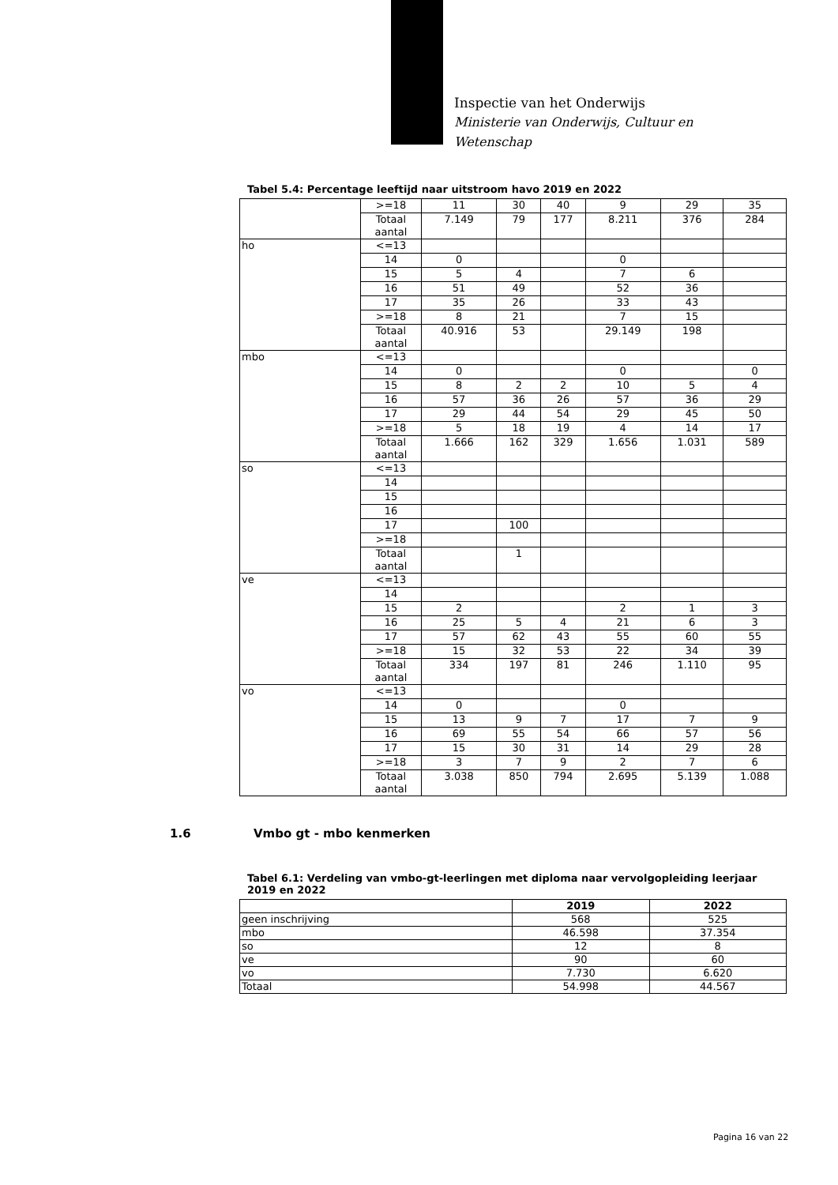Inspectie van het Onderwijs
Ministerie van Onderwijs, Cultuur en
Wetenschap
Tabel 5.4: Percentage leeftijd naar uitstroom havo 2019 en 2022
| | >=18 | 11 | 30 | 40 | 9 | 29 | 35 |
| | Totaal aantal | 7.149 | 79 | 177 | 8.211 | 376 | 284 |
| ho | <=13 | | | | | | |
| | 14 | 0 | | | 0 | | |
| | 15 | 5 | 4 | | 7 | 6 | |
| | 16 | 51 | 49 | | 52 | 36 | |
| | 17 | 35 | 26 | | 33 | 43 | |
| | >=18 | 8 | 21 | | 7 | 15 | |
| | Totaal aantal | 40.916 | 53 | | 29.149 | 198 | |
| mbo | <=13 | | | | | | |
| | 14 | 0 | | | 0 | | 0 |
| | 15 | 8 | 2 | 2 | 10 | 5 | 4 |
| | 16 | 57 | 36 | 26 | 57 | 36 | 29 |
| | 17 | 29 | 44 | 54 | 29 | 45 | 50 |
| | >=18 | 5 | 18 | 19 | 4 | 14 | 17 |
| | Totaal aantal | 1.666 | 162 | 329 | 1.656 | 1.031 | 589 |
| so | <=13 | | | | | | |
| | 14 | | | | | | |
| | 15 | | | | | | |
| | 16 | | | | | | |
| | 17 | | 100 | | | | |
| | >=18 | | | | | | |
| | Totaal aantal | | 1 | | | | |
| ve | <=13 | | | | | | |
| | 14 | | | | | | |
| | 15 | 2 | | | 2 | 1 | 3 |
| | 16 | 25 | 5 | 4 | 21 | 6 | 3 |
| | 17 | 57 | 62 | 43 | 55 | 60 | 55 |
| | >=18 | 15 | 32 | 53 | 22 | 34 | 39 |
| | Totaal aantal | 334 | 197 | 81 | 246 | 1.110 | 95 |
| vo | <=13 | | | | | | |
| | 14 | 0 | | | 0 | | |
| | 15 | 13 | 9 | 7 | 17 | 7 | 9 |
| | 16 | 69 | 55 | 54 | 66 | 57 | 56 |
| | 17 | 15 | 30 | 31 | 14 | 29 | 28 |
| | >=18 | 3 | 7 | 9 | 2 | 7 | 6 |
| | Totaal aantal | 3.038 | 850 | 794 | 2.695 | 5.139 | 1.088 |
1.6 Vmbo gt - mbo kenmerken
Tabel 6.1: Verdeling van vmbo-gt-leerlingen met diploma naar vervolgopleiding leerjaar 2019 en 2022
| | 2019 | 2022 |
| --- | --- | --- |
| geen inschrijving | 568 | 525 |
| mbo | 46.598 | 37.354 |
| so | 12 | 8 |
| ve | 90 | 60 |
| vo | 7.730 | 6.620 |
| Totaal | 54.998 | 44.567 |
Pagina 16 van 22